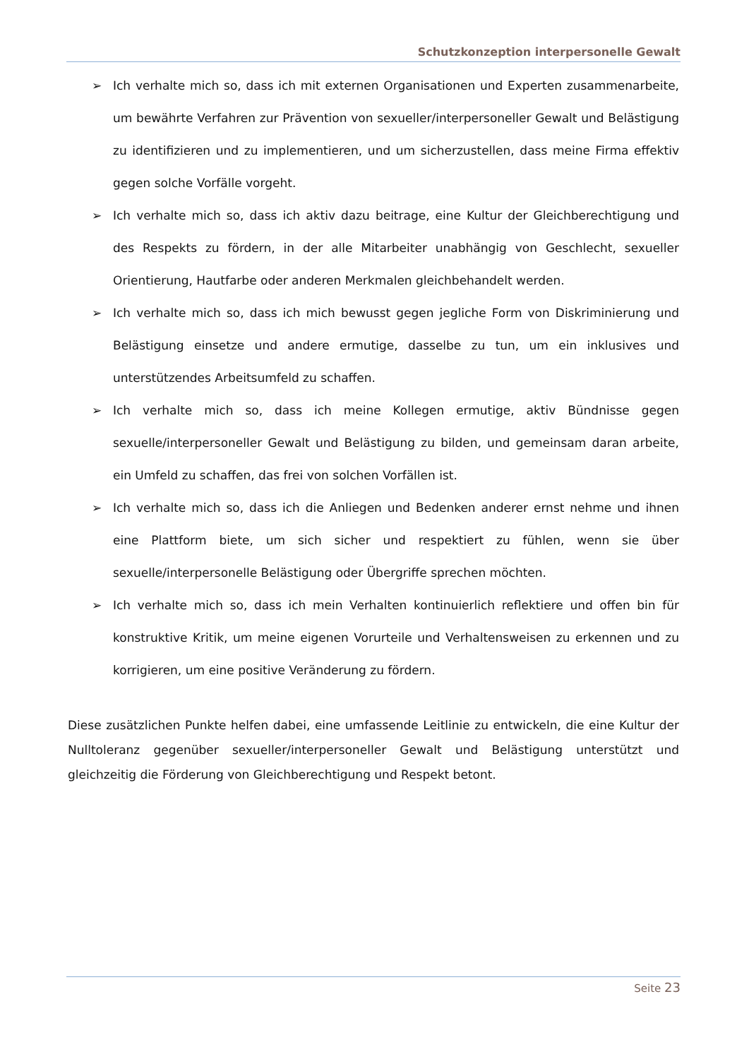Schutzkonzeption interpersonelle Gewalt
➢ Ich verhalte mich so, dass ich mit externen Organisationen und Experten zusammenarbeite, um bewährte Verfahren zur Prävention von sexueller/interpersoneller Gewalt und Belästigung zu identifizieren und zu implementieren, und um sicherzustellen, dass meine Firma effektiv gegen solche Vorfälle vorgeht.
➢ Ich verhalte mich so, dass ich aktiv dazu beitrage, eine Kultur der Gleichberechtigung und des Respekts zu fördern, in der alle Mitarbeiter unabhängig von Geschlecht, sexueller Orientierung, Hautfarbe oder anderen Merkmalen gleichbehandelt werden.
➢ Ich verhalte mich so, dass ich mich bewusst gegen jegliche Form von Diskriminierung und Belästigung einsetze und andere ermutige, dasselbe zu tun, um ein inklusives und unterstützendes Arbeitsumfeld zu schaffen.
➢ Ich verhalte mich so, dass ich meine Kollegen ermutige, aktiv Bündnisse gegen sexuelle/interpersoneller Gewalt und Belästigung zu bilden, und gemeinsam daran arbeite, ein Umfeld zu schaffen, das frei von solchen Vorfällen ist.
➢ Ich verhalte mich so, dass ich die Anliegen und Bedenken anderer ernst nehme und ihnen eine Plattform biete, um sich sicher und respektiert zu fühlen, wenn sie über sexuelle/interpersonelle Belästigung oder Übergriffe sprechen möchten.
➢ Ich verhalte mich so, dass ich mein Verhalten kontinuierlich reflektiere und offen bin für konstruktive Kritik, um meine eigenen Vorurteile und Verhaltensweisen zu erkennen und zu korrigieren, um eine positive Veränderung zu fördern.
Diese zusätzlichen Punkte helfen dabei, eine umfassende Leitlinie zu entwickeln, die eine Kultur der Nulltoleranz gegenüber sexueller/interpersoneller Gewalt und Belästigung unterstützt und gleichzeitig die Förderung von Gleichberechtigung und Respekt betont.
Seite 23